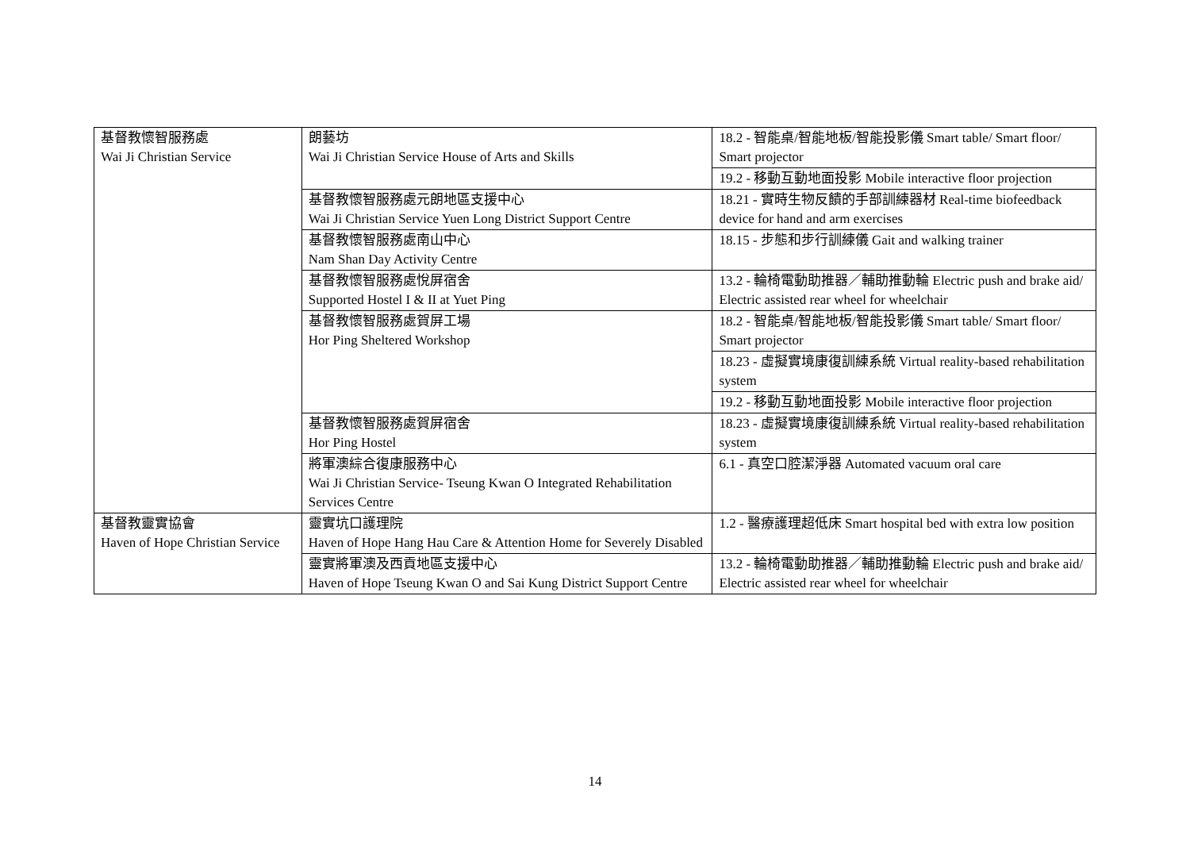| 基督教懷智服務處 Wai Ji Christian Service | 朗藝坊 Wai Ji Christian Service House of Arts and Skills | 18.2 - 智能桌/智能地板/智能投影儀 Smart table/ Smart floor/ Smart projector |
| | | 19.2 - 移動互動地面投影 Mobile interactive floor projection |
| | 基督教懷智服務處元朗地區支援中心 Wai Ji Christian Service Yuen Long District Support Centre | 18.21 - 實時生物反饋的手部訓練器材 Real-time biofeedback device for hand and arm exercises |
| | 基督教懷智服務處南山中心 Nam Shan Day Activity Centre | 18.15 - 步態和步行訓練儀 Gait and walking trainer |
| | 基督教懷智服務處悅屏宿舍 Supported Hostel I & II at Yuet Ping | 13.2 - 輪椅電動助推器／輔助推動輪 Electric push and brake aid/ Electric assisted rear wheel for wheelchair |
| | 基督教懷智服務處賀屏工場 Hor Ping Sheltered Workshop | 18.2 - 智能桌/智能地板/智能投影儀 Smart table/ Smart floor/ Smart projector |
| | | 18.23 - 虛擬實境康復訓練系統 Virtual reality-based rehabilitation system |
| | | 19.2 - 移動互動地面投影 Mobile interactive floor projection |
| | 基督教懷智服務處賀屏宿舍 Hor Ping Hostel | 18.23 - 虛擬實境康復訓練系統 Virtual reality-based rehabilitation system |
| | 將軍澳綜合復康服務中心 Wai Ji Christian Service- Tseung Kwan O Integrated Rehabilitation Services Centre | 6.1 - 真空口腔潔淨器 Automated vacuum oral care |
| 基督教靈實協會 Haven of Hope Christian Service | 靈實坑口護理院 Haven of Hope Hang Hau Care & Attention Home for Severely Disabled | 1.2 - 醫療護理超低床 Smart hospital bed with extra low position |
| | 靈實將軍澳及西貢地區支援中心 Haven of Hope Tseung Kwan O and Sai Kung District Support Centre | 13.2 - 輪椅電動助推器／輔助推動輪 Electric push and brake aid/ Electric assisted rear wheel for wheelchair |
14